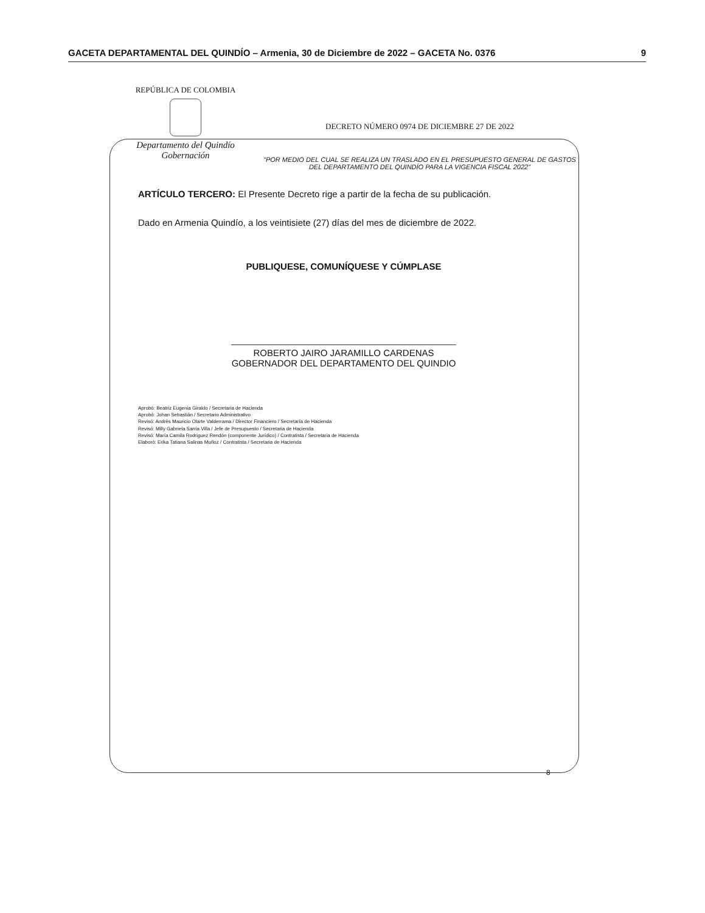GACETA DEPARTAMENTAL DEL QUINDÍO – Armenia, 30 de Diciembre de 2022 – GACETA No. 0376 9
REPÚBLICA DE COLOMBIA
Departamento del Quindío
Gobernación
DECRETO NÚMERO 0974 DE DICIEMBRE 27 DE 2022
"POR MEDIO DEL CUAL SE REALIZA UN TRASLADO EN EL PRESUPUESTO GENERAL DE GASTOS DEL DEPARTAMENTO DEL QUINDÍO PARA LA VIGENCIA FISCAL 2022"
ARTÍCULO TERCERO: El Presente Decreto rige a partir de la fecha de su publicación.
Dado en Armenia Quindío, a los veintisiete (27) días del mes de diciembre de 2022.
PUBLIQUESE, COMUNÍQUESE Y CÚMPLASE
ROBERTO JAIRO JARAMILLO CARDENAS
GOBERNADOR DEL DEPARTAMENTO DEL QUINDIO
Aprobó: Beatriz Eugenia Giraldo / Secretaria de Hacienda
Aprobó: Johan Sebastián / Secretario Administrativo
Revisó: Andrés Mauricio Olarte Valderrama / Director Financiero / Secretaría de Hacienda
Revisó: Milly Gabriela Sarria Villa / Jefe de Presupuesto / Secretaria de Hacienda
Revisó: María Camila Rodriguez Rendón (componente Jurídico) / Contratista / Secretaria de Hacienda
Elaboró: Erika Tatiana Salinas Muñoz / Contratista / Secretaria de Hacienda
8